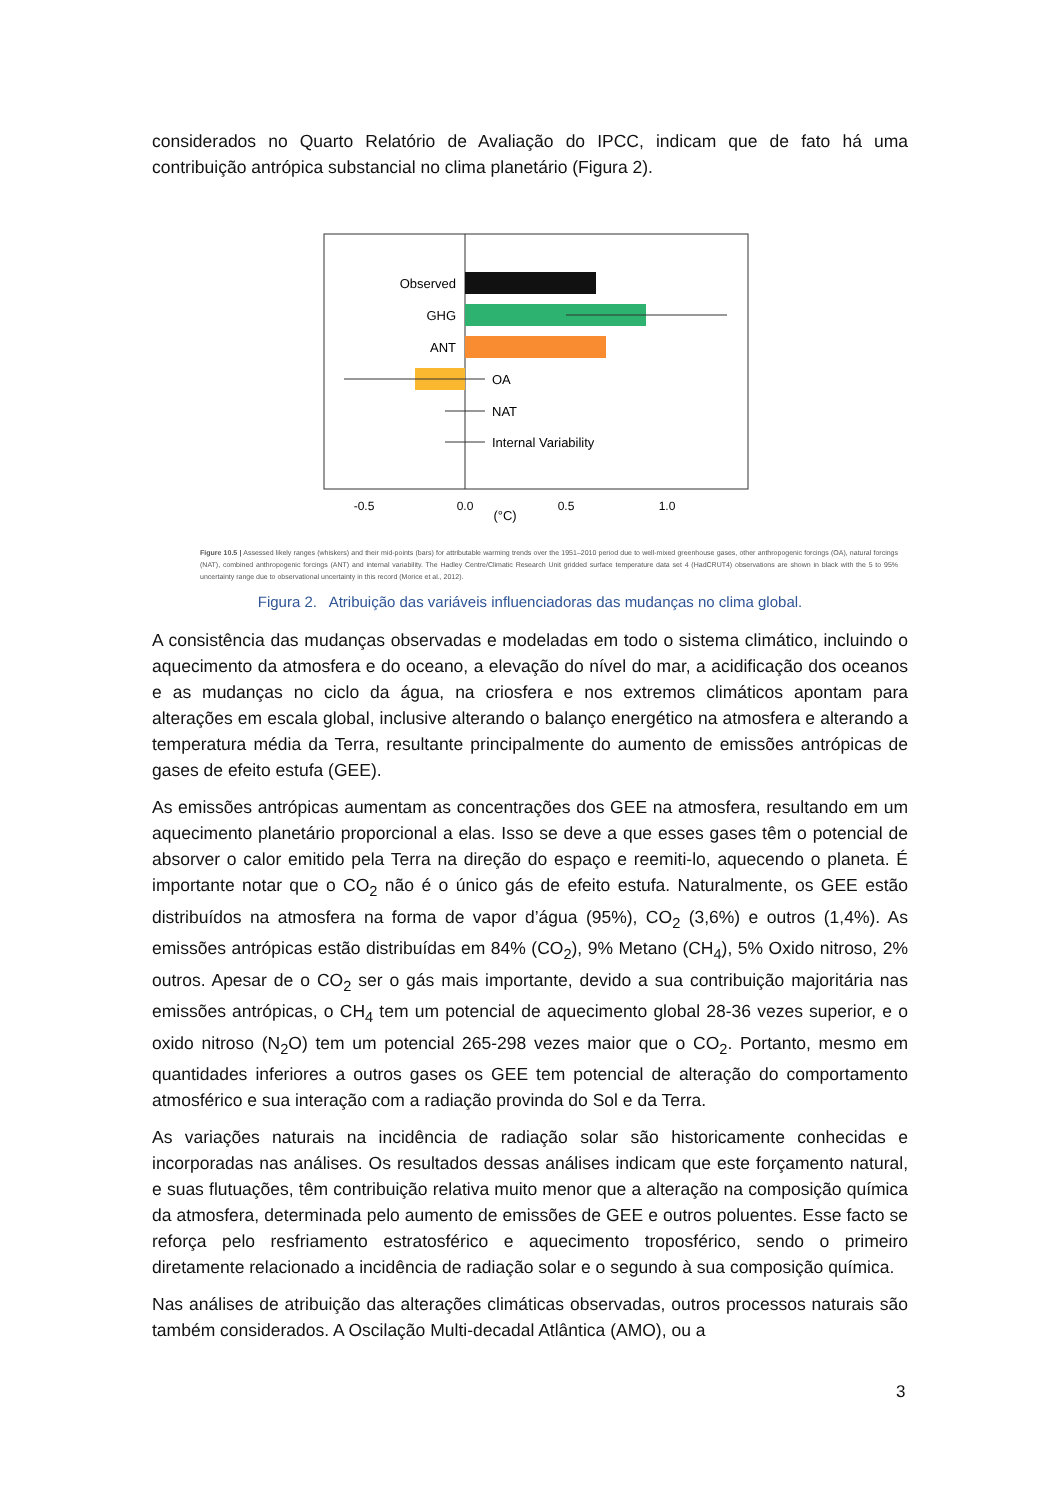considerados no Quarto Relatório de Avaliação do IPCC, indicam que de fato há uma contribuição antrópica substancial no clima planetário (Figura 2).
Observed
GHG
ANT
OA
NAT
Internal Variability
-0.5
0.0
0.5
1.0
(°C)
Figure 10.5 | Assessed likely ranges (whiskers) and their mid-points (bars) for attributable warming trends over the 1951–2010 period due to well-mixed greenhouse gases, other anthropogenic forcings (OA), natural forcings (NAT), combined anthropogenic forcings (ANT) and internal variability. The Hadley Centre/Climatic Research Unit gridded surface temperature data set 4 (HadCRUT4) observations are shown in black with the 5 to 95% uncertainty range due to observational uncertainty in this record (Morice et al., 2012).
Figura 2. Atribuição das variáveis influenciadoras das mudanças no clima global.
A consistência das mudanças observadas e modeladas em todo o sistema climático, incluindo o aquecimento da atmosfera e do oceano, a elevação do nível do mar, a acidificação dos oceanos e as mudanças no ciclo da água, na criosfera e nos extremos climáticos apontam para alterações em escala global, inclusive alterando o balanço energético na atmosfera e alterando a temperatura média da Terra, resultante principalmente do aumento de emissões antrópicas de gases de efeito estufa (GEE).
As emissões antrópicas aumentam as concentrações dos GEE na atmosfera, resultando em um aquecimento planetário proporcional a elas. Isso se deve a que esses gases têm o potencial de absorver o calor emitido pela Terra na direção do espaço e reemiti-lo, aquecendo o planeta. É importante notar que o CO<sub>2</sub> não é o único gás de efeito estufa. Naturalmente, os GEE estão distribuídos na atmosfera na forma de vapor d’água (95%), CO<sub>2</sub> (3,6%) e outros (1,4%). As emissões antrópicas estão distribuídas em 84% (CO<sub>2</sub>), 9% Metano (CH<sub>4</sub>), 5% Oxido nitroso, 2% outros. Apesar de o CO<sub>2</sub> ser o gás mais importante, devido a sua contribuição majoritária nas emissões antrópicas, o CH<sub>4</sub> tem um potencial de aquecimento global 28-36 vezes superior, e o oxido nitroso (N<sub>2</sub>O) tem um potencial 265-298 vezes maior que o CO<sub>2</sub>. Portanto, mesmo em quantidades inferiores a outros gases os GEE tem potencial de alteração do comportamento atmosférico e sua interação com a radiação provinda do Sol e da Terra.
As variações naturais na incidência de radiação solar são historicamente conhecidas e incorporadas nas análises. Os resultados dessas análises indicam que este forçamento natural, e suas flutuações, têm contribuição relativa muito menor que a alteração na composição química da atmosfera, determinada pelo aumento de emissões de GEE e outros poluentes. Esse facto se reforça pelo resfriamento estratosférico e aquecimento troposférico, sendo o primeiro diretamente relacionado a incidência de radiação solar e o segundo à sua composição química.
Nas análises de atribuição das alterações climáticas observadas, outros processos naturais são também considerados. A Oscilação Multi-decadal Atlântica (AMO), ou a
3